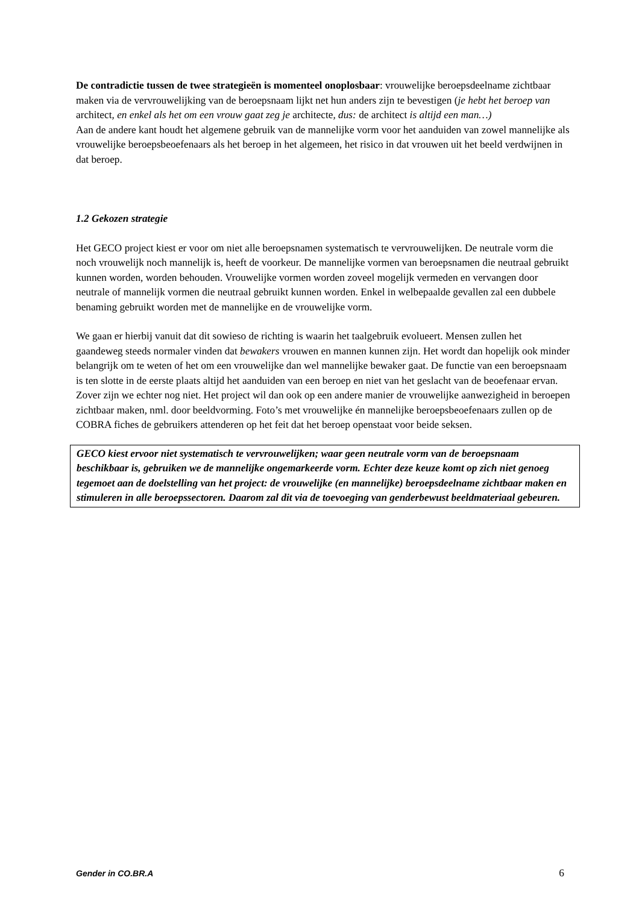De contradictie tussen de twee strategieën is momenteel onoplosbaar: vrouwelijke beroepsdeelname zichtbaar maken via de vervrouwelijking van de beroepsnaam lijkt net hun anders zijn te bevestigen (je hebt het beroep van architect, en enkel als het om een vrouw gaat zeg je architecte, dus: de architect is altijd een man…)
Aan de andere kant houdt het algemene gebruik van de mannelijke vorm voor het aanduiden van zowel mannelijke als vrouwelijke beroepsbeoefenaars als het beroep in het algemeen, het risico in dat vrouwen uit het beeld verdwijnen in dat beroep.
1.2 Gekozen strategie
Het GECO project kiest er voor om niet alle beroepsnamen systematisch te vervrouwelijken. De neutrale vorm die noch vrouwelijk noch mannelijk is, heeft de voorkeur. De mannelijke vormen van beroepsnamen die neutraal gebruikt kunnen worden, worden behouden. Vrouwelijke vormen worden zoveel mogelijk vermeden en vervangen door neutrale of mannelijk vormen die neutraal gebruikt kunnen worden. Enkel in welbepaalde gevallen zal een dubbele benaming gebruikt worden met de mannelijke en de vrouwelijke vorm.
We gaan er hierbij vanuit dat dit sowieso de richting is waarin het taalgebruik evolueert. Mensen zullen het gaandeweg steeds normaler vinden dat bewakers vrouwen en mannen kunnen zijn. Het wordt dan hopelijk ook minder belangrijk om te weten of het om een vrouwelijke dan wel mannelijke bewaker gaat. De functie van een beroepsnaam is ten slotte in de eerste plaats altijd het aanduiden van een beroep en niet van het geslacht van de beoefenaar ervan.
Zover zijn we echter nog niet. Het project wil dan ook op een andere manier de vrouwelijke aanwezigheid in beroepen zichtbaar maken, nml. door beeldvorming. Foto’s met vrouwelijke én mannelijke beroepsbeoefenaars zullen op de COBRA fiches de gebruikers attenderen op het feit dat het beroep openstaat voor beide seksen.
GECO kiest ervoor niet systematisch te vervrouwelijken; waar geen neutrale vorm van de beroepsnaam beschikbaar is, gebruiken we de mannelijke ongemarkeerde vorm. Echter deze keuze komt op zich niet genoeg tegemoet aan de doelstelling van het project: de vrouwelijke (en mannelijke) beroepsdeelname zichtbaar maken en stimuleren in alle beroepssectoren. Daarom zal dit via de toevoeging van genderbewust beeldmateriaal gebeuren.
Gender in CO.BR.A 6